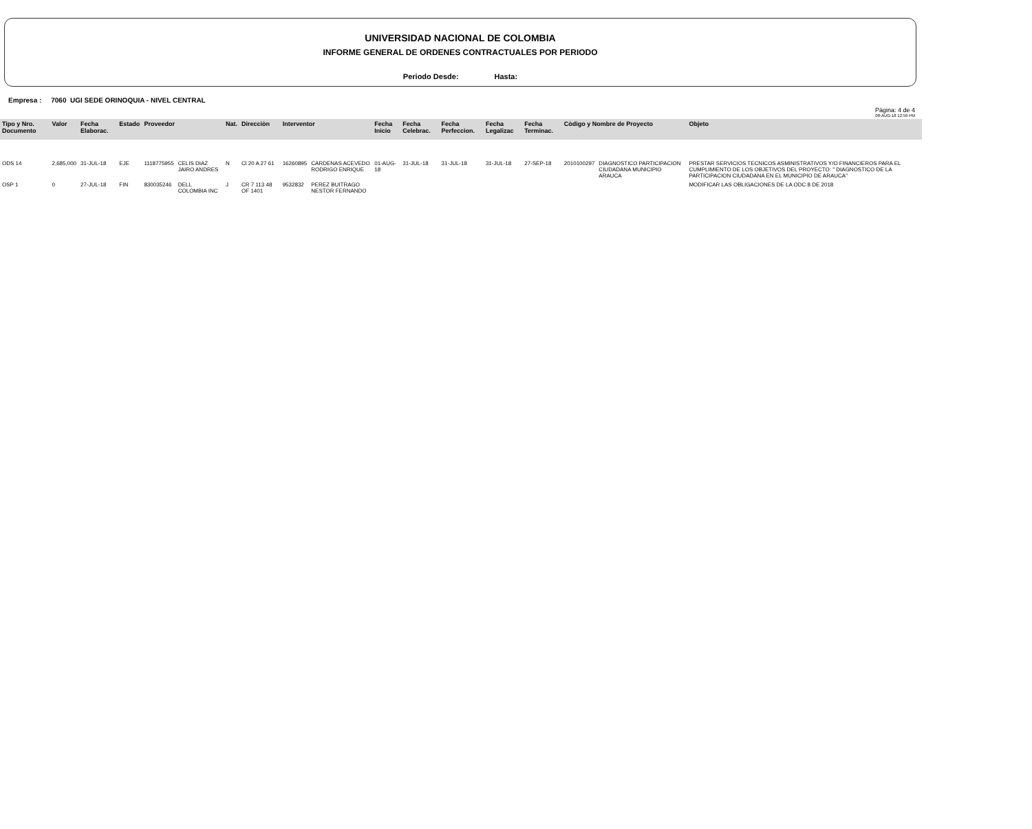UNIVERSIDAD NACIONAL DE COLOMBIA
INFORME GENERAL DE ORDENES CONTRACTUALES POR PERIODO
Periodo Desde: Hasta:
Empresa : 7060 UGI SEDE ORINOQUIA - NIVEL CENTRAL
Pàgina: 4 de 4
08-AUG-18 12:59 PM
| Tipo y Nro. Documento | Valor | Fecha Elaborac. | Estado | Proveedor | | Nat. | Direcciòn | Interventor | | Fecha Inicio | Fecha Celebrac. | Fecha Perfeccion. | Fecha Legalizac | Fecha Terminac. | Còdigo y Nombre de Proyecto | | Objeto |
| --- | --- | --- | --- | --- | --- | --- | --- | --- | --- | --- | --- | --- | --- | --- | --- | --- | --- |
| ODS 14 | 2,685,000 | 31-JUL-18 | EJE | 1118775955 | CELIS DIAZ JAIRO ANDRES | N | Cl 20 A 27 61 | 16260895 | CARDENAS ACEVEDO RODRIGO ENRIQUE | 01-AUG-18 | 31-JUL-18 | 31-JUL-18 | 31-JUL-18 | 27-SEP-18 | 2010100297 | DIAGNOSTICO PARTICIPACION CIUDADANA MUNICIPIO ARAUCA | PRESTAR SERVICIOS TECNICOS ASMINISTRATIVOS Y/O FINANCIEROS PARA EL CUMPLIMIENTO DE LOS OBJETIVOS DEL PROYECTO: " DIAGNOSTICO DE LA PARTICIPACION CIUDADANA EN EL MUNICIPIO DE ARAUCA" |
| OSP 1 | 0 | 27-JUL-18 | FIN | 830035246 | DELL COLOMBIA INC | J | CR 7 113 48 OF 1401 | 9532832 | PEREZ BUITRAGO NESTOR FERNANDO | | | | | | | | MODIFICAR LAS OBLIGACIONES DE LA ODC 8 DE 2018 |